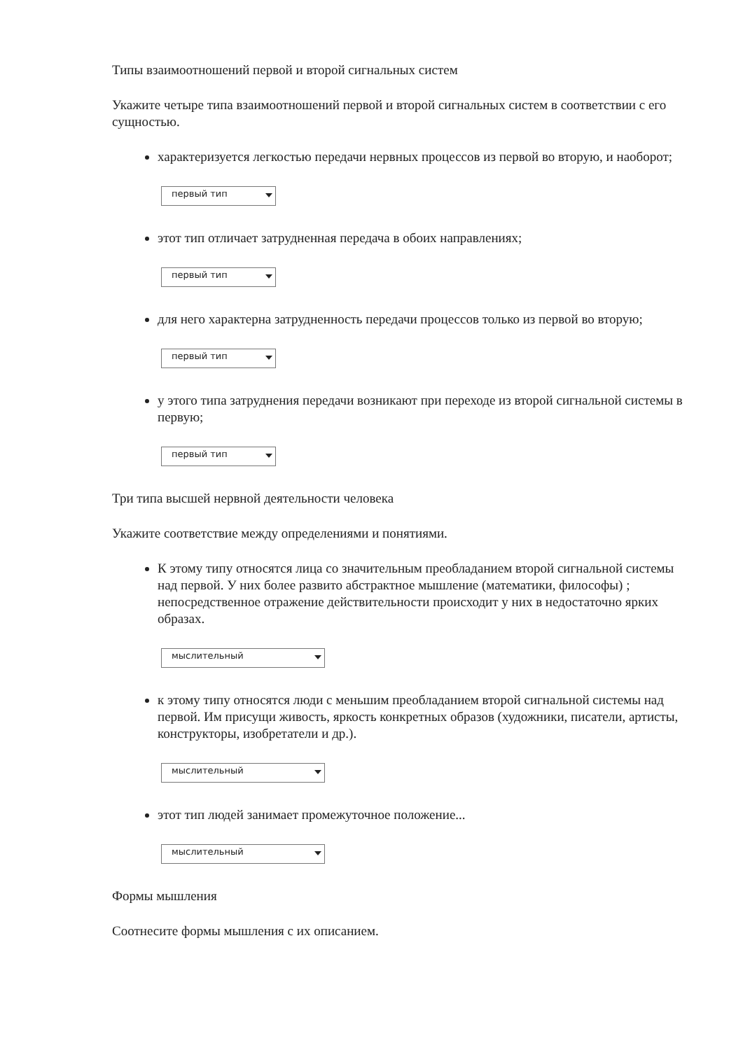Типы взаимоотношений первой и второй сигнальных систем
Укажите четыре типа взаимоотношений первой и второй сигнальных систем в соответствии с его сущностью.
характеризуется легкостью передачи нервных процессов из первой во вторую, и наоборот;
первый тип
этот тип отличает затрудненная передача в обоих направлениях;
первый тип
для него характерна затрудненность передачи процессов только из первой во вторую;
первый тип
у этого типа затруднения передачи возникают при переходе из второй сигнальной системы в первую;
первый тип
Три типа высшей нервной деятельности человека
Укажите соответствие между определениями и понятиями.
К этому типу относятся лица со значительным преобладанием второй сигнальной системы над первой. У них более развито абстрактное мышление (математики, философы) ; непосредственное отражение действительности происходит у них в недостаточно ярких образах.
мыслительный
к этому типу относятся люди с меньшим преобладанием второй сигнальной системы над первой. Им присущи живость, яркость конкретных образов (художники, писатели, артисты, конструкторы, изобретатели и др.).
мыслительный
этот тип людей занимает промежуточное положение...
мыслительный
Формы мышления
Соотнесите формы мышления с их описанием.